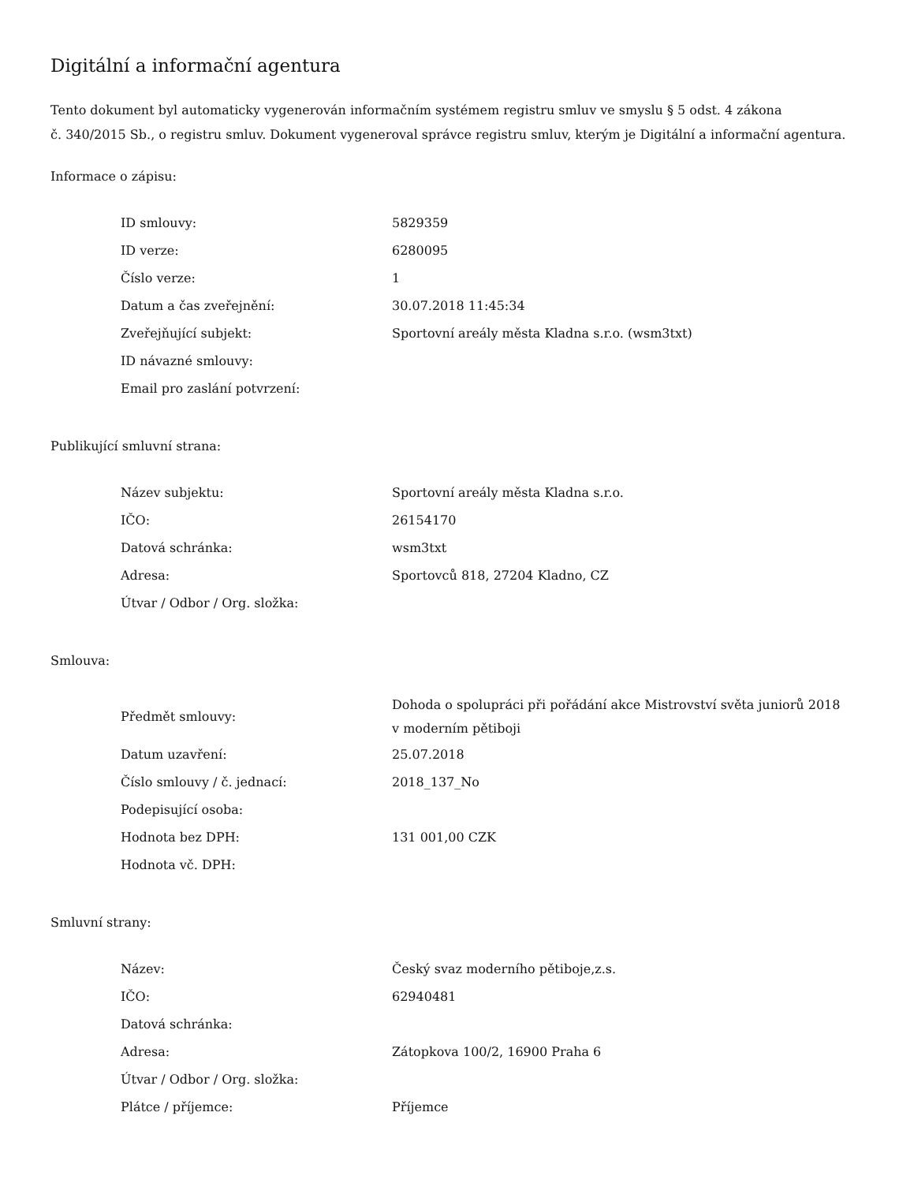Digitální a informační agentura
Tento dokument byl automaticky vygenerován informačním systémem registru smluv ve smyslu § 5 odst. 4 zákona
č. 340/2015 Sb., o registru smluv. Dokument vygeneroval správce registru smluv, kterým je Digitální a informační agentura.
Informace o zápisu:
| ID smlouvy: | 5829359 |
| ID verze: | 6280095 |
| Číslo verze: | 1 |
| Datum a čas zveřejnění: | 30.07.2018 11:45:34 |
| Zveřejňující subjekt: | Sportovní areály města Kladna s.r.o. (wsm3txt) |
| ID návazné smlouvy: | |
| Email pro zaslání potvrzení: | |
Publikující smluvní strana:
| Název subjektu: | Sportovní areály města Kladna s.r.o. |
| IČO: | 26154170 |
| Datová schránka: | wsm3txt |
| Adresa: | Sportovců 818, 27204 Kladno, CZ |
| Útvar / Odbor / Org. složka: | |
Smlouva:
| Předmět smlouvy: | Dohoda o spolupráci při pořádání akce Mistrovství světa juniorů 2018 v moderním pětiboji |
| Datum uzavření: | 25.07.2018 |
| Číslo smlouvy / č. jednací: | 2018_137_No |
| Podepisující osoba: | |
| Hodnota bez DPH: | 131 001,00 CZK |
| Hodnota vč. DPH: | |
Smluvní strany:
| Název: | Český svaz moderního pětiboje,z.s. |
| IČO: | 62940481 |
| Datová schránka: | |
| Adresa: | Zátopkova 100/2, 16900 Praha 6 |
| Útvar / Odbor / Org. složka: | |
| Plátce / příjemce: | Příjemce |